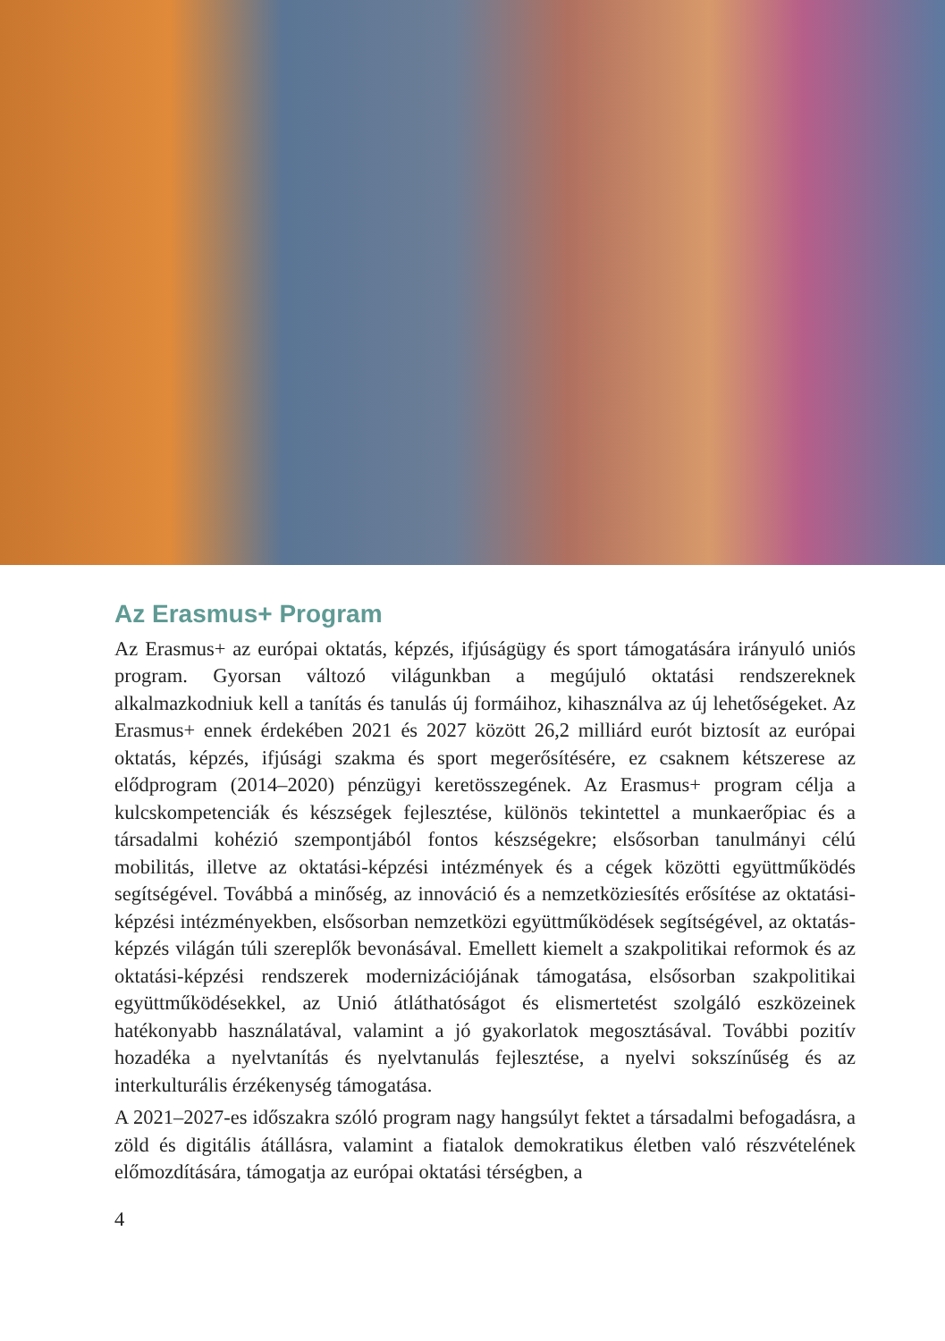Az Erasmus+ Program
Az Erasmus+ az európai oktatás, képzés, ifjúságügy és sport támogatására irányuló uniós program. Gyorsan változó világunkban a megújuló oktatási rendszereknek alkalmazkodniuk kell a tanítás és tanulás új formáihoz, kihasználva az új lehetőségeket. Az Erasmus+ ennek érdekében 2021 és 2027 között 26,2 milliárd eurót biztosít az európai oktatás, képzés, ifjúsági szakma és sport megerősítésére, ez csaknem kétszerese az elődprogram (2014–2020) pénzügyi keretösszegének. Az Erasmus+ program célja a kulcskompetenciák és készségek fejlesztése, különös tekintettel a munkaerőpiac és a társadalmi kohézió szempontjából fontos készségekre; elsősorban tanulmányi célú mobilitás, illetve az oktatási-képzési intézmények és a cégek közötti együttműködés segítségével. Továbbá a minőség, az innováció és a nemzetköziesítés erősítése az oktatási-képzési intézményekben, elsősorban nemzetközi együttműködések segítségével, az oktatás-képzés világán túli szereplők bevonásával. Emellett kiemelt a szakpolitikai reformok és az oktatási-képzési rendszerek modernizációjának támogatása, elsősorban szakpolitikai együttműködésekkel, az Unió átláthatóságot és elismertetést szolgáló eszközeinek hatékonyabb használatával, valamint a jó gyakorlatok megosztásával. További pozitív hozadéka a nyelvtanítás és nyelvtanulás fejlesztése, a nyelvi sokszínűség és az interkulturális érzékenység támogatása.
A 2021–2027-es időszakra szóló program nagy hangsúlyt fektet a társadalmi befogadásra, a zöld és digitális átállásra, valamint a fiatalok demokratikus életben való részvételének előmozdítására, támogatja az európai oktatási térségben, a
4